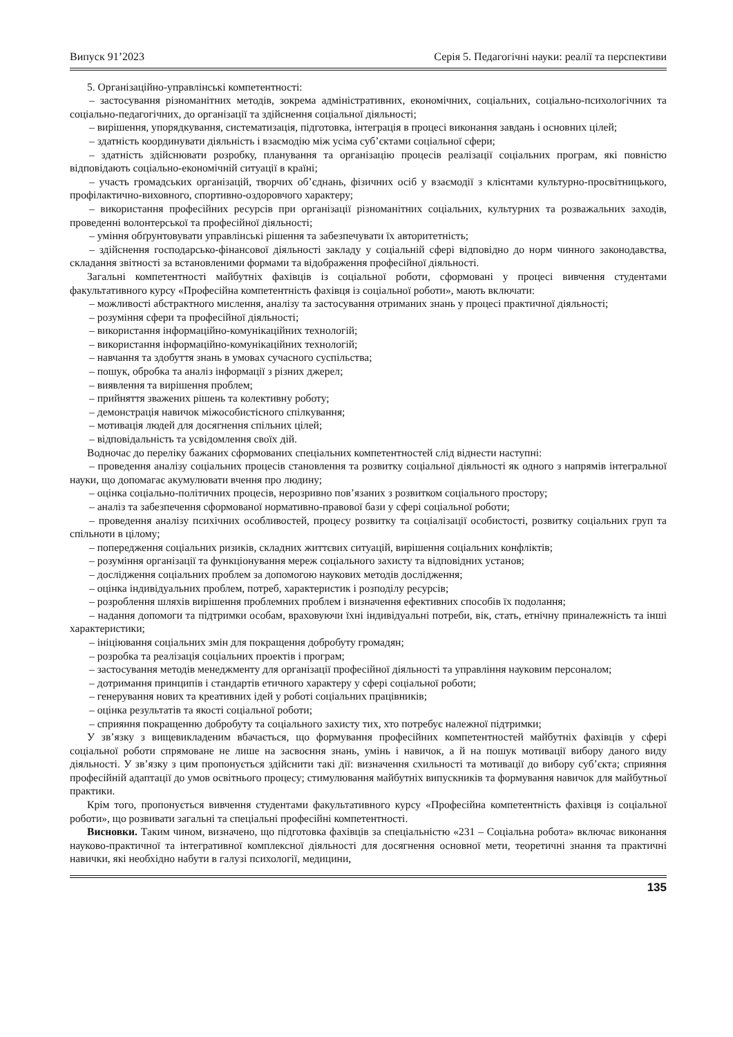Випуск 91’2023 Серія 5. Педагогічні науки: реалії та перспективи
5. Організаційно-управлінські компетентності:
– застосування різноманітних методів, зокрема адміністративних, економічних, соціальних, соціально-психологічних та соціально-педагогічних, до організації та здійснення соціальної діяльності;
– вирішення, упорядкування, систематизація, підготовка, інтеграція в процесі виконання завдань і основних цілей;
– здатність координувати діяльність і взаємодію між усіма суб’єктами соціальної сфери;
– здатність здійснювати розробку, планування та організацію процесів реалізації соціальних програм, які повністю відповідають соціально-економічній ситуації в країні;
– участь громадських організацій, творчих об’єднань, фізичних осіб у взаємодії з клієнтами культурно-просвітницького, профілактично-виховного, спортивно-оздоровчого характеру;
– використання професійних ресурсів при організації різноманітних соціальних, культурних та розважальних заходів, проведенні волонтерської та професійної діяльності;
– уміння обґрунтовувати управлінські рішення та забезпечувати їх авторитетність;
– здійснення господарсько-фінансової діяльності закладу у соціальній сфері відповідно до норм чинного законодавства, складання звітності за встановленими формами та відображення професійної діяльності.
Загальні компетентності майбутніх фахівців із соціальної роботи, сформовані у процесі вивчення студентами факультативного курсу «Професійна компетентність фахівця із соціальної роботи», мають включати:
– можливості абстрактного мислення, аналізу та застосування отриманих знань у процесі практичної діяльності;
– розуміння сфери та професійної діяльності;
– використання інформаційно-комунікаційних технологій;
– використання інформаційно-комунікаційних технологій;
– навчання та здобуття знань в умовах сучасного суспільства;
– пошук, обробка та аналіз інформації з різних джерел;
– виявлення та вирішення проблем;
– прийняття зважених рішень та колективну роботу;
– демонстрація навичок міжособистісного спілкування;
– мотивація людей для досягнення спільних цілей;
– відповідальність та усвідомлення своїх дій.
Водночас до переліку бажаних сформованих спеціальних компетентностей слід віднести наступні:
– проведення аналізу соціальних процесів становлення та розвитку соціальної діяльності як одного з напрямів інтегральної науки, що допомагає акумулювати вчення про людину;
– оцінка соціально-політичних процесів, нерозривно пов’язаних з розвитком соціального простору;
– аналіз та забезпечення сформованої нормативно-правової бази у сфері соціальної роботи;
– проведення аналізу психічних особливостей, процесу розвитку та соціалізації особистості, розвитку соціальних груп та спільноти в цілому;
– попередження соціальних ризиків, складних життєвих ситуацій, вирішення соціальних конфліктів;
– розуміння організації та функціонування мереж соціального захисту та відповідних установ;
– дослідження соціальних проблем за допомогою наукових методів дослідження;
– оцінка індивідуальних проблем, потреб, характеристик і розподілу ресурсів;
– розроблення шляхів вирішення проблемних проблем і визначення ефективних способів їх подолання;
– надання допомоги та підтримки особам, враховуючи їхні індивідуальні потреби, вік, стать, етнічну приналежність та інші характеристики;
– ініціювання соціальних змін для покращення добробуту громадян;
– розробка та реалізація соціальних проектів і програм;
– застосування методів менеджменту для організації професійної діяльності та управління науковим персоналом;
– дотримання принципів і стандартів етичного характеру у сфері соціальної роботи;
– генерування нових та креативних ідей у роботі соціальних працівників;
– оцінка результатів та якості соціальної роботи;
– сприяння покращенню добробуту та соціального захисту тих, хто потребує належної підтримки;
У зв’язку з вищевикладеним вбачається, що формування професійних компетентностей майбутніх фахівців у сфері соціальної роботи спрямоване не лише на засвоєння знань, умінь і навичок, а й на пошук мотивації вибору даного виду діяльності. У зв’язку з цим пропонується здійснити такі дії: визначення схильності та мотивації до вибору суб’єкта; сприяння професійній адаптації до умов освітнього процесу; стимулювання майбутніх випускників та формування навичок для майбутньої практики.
Крім того, пропонується вивчення студентами факультативного курсу «Професійна компетентність фахівця із соціальної роботи», що розвивати загальні та спеціальні професійні компетентності.
Висновки. Таким чином, визначено, що підготовка фахівців за спеціальністю «231 – Соціальна робота» включає виконання науково-практичної та інтегративної комплексної діяльності для досягнення основної мети, теоретичні знання та практичні навички, які необхідно набути в галузі психології, медицини,
135